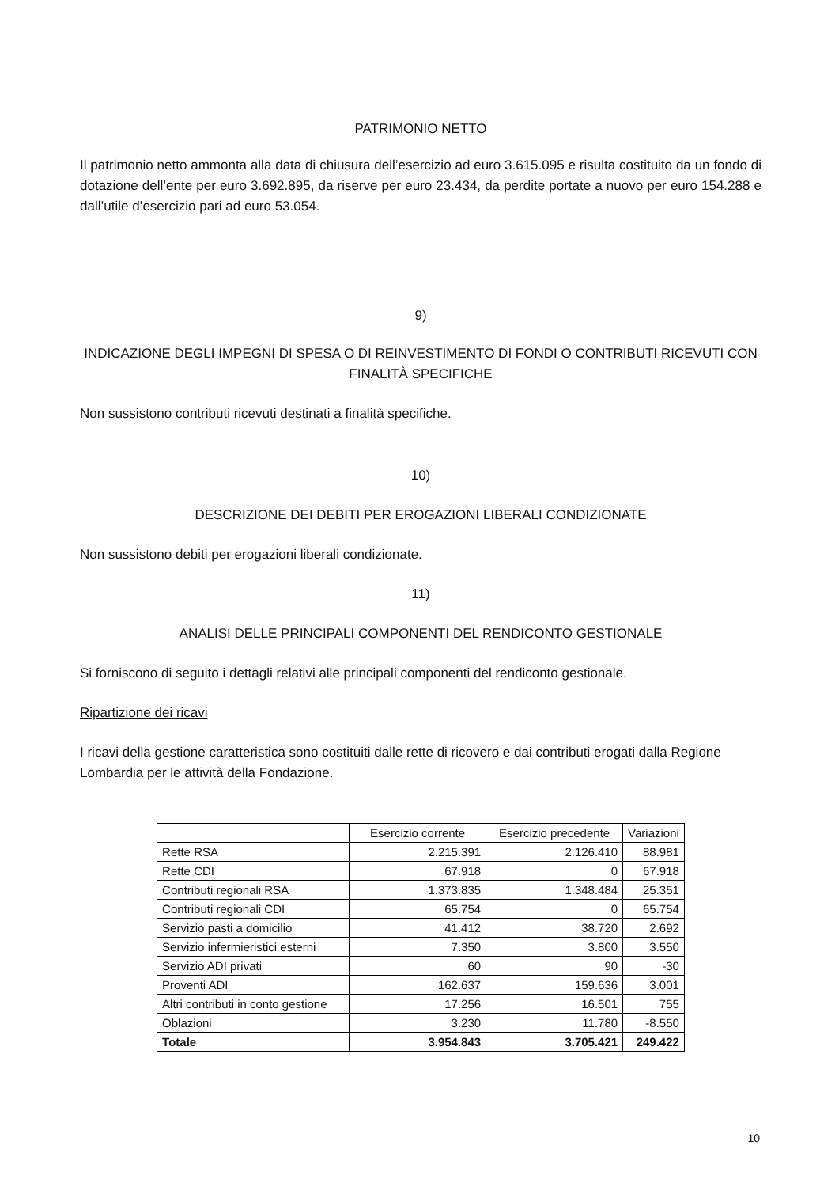PATRIMONIO NETTO
Il patrimonio netto ammonta alla data di chiusura dell’esercizio ad euro 3.615.095 e risulta costituito da un fondo di dotazione dell’ente per euro 3.692.895, da riserve per euro 23.434, da perdite portate a nuovo per euro 154.288 e dall’utile d’esercizio pari ad euro 53.054.
9)
INDICAZIONE DEGLI IMPEGNI DI SPESA O DI REINVESTIMENTO DI FONDI O CONTRIBUTI RICEVUTI CON FINALITÀ SPECIFICHE
Non sussistono contributi ricevuti destinati a finalità specifiche.
10)
DESCRIZIONE DEI DEBITI PER EROGAZIONI LIBERALI CONDIZIONATE
Non sussistono debiti per erogazioni liberali condizionate.
11)
ANALISI DELLE PRINCIPALI COMPONENTI DEL RENDICONTO GESTIONALE
Si forniscono di seguito i dettagli relativi alle principali componenti del rendiconto gestionale.
Ripartizione dei ricavi
I ricavi della gestione caratteristica sono costituiti dalle rette di ricovero e dai contributi erogati dalla Regione Lombardia per le attività della Fondazione.
| | Esercizio corrente | Esercizio precedente | Variazioni |
| --- | --- | --- | --- |
| Rette RSA | 2.215.391 | 2.126.410 | 88.981 |
| Rette CDI | 67.918 | 0 | 67.918 |
| Contributi regionali RSA | 1.373.835 | 1.348.484 | 25.351 |
| Contributi regionali CDI | 65.754 | 0 | 65.754 |
| Servizio pasti a domicilio | 41.412 | 38.720 | 2.692 |
| Servizio infermieristici esterni | 7.350 | 3.800 | 3.550 |
| Servizio ADI privati | 60 | 90 | -30 |
| Proventi ADI | 162.637 | 159.636 | 3.001 |
| Altri contributi in conto gestione | 17.256 | 16.501 | 755 |
| Oblazioni | 3.230 | 11.780 | -8.550 |
| Totale | 3.954.843 | 3.705.421 | 249.422 |
10